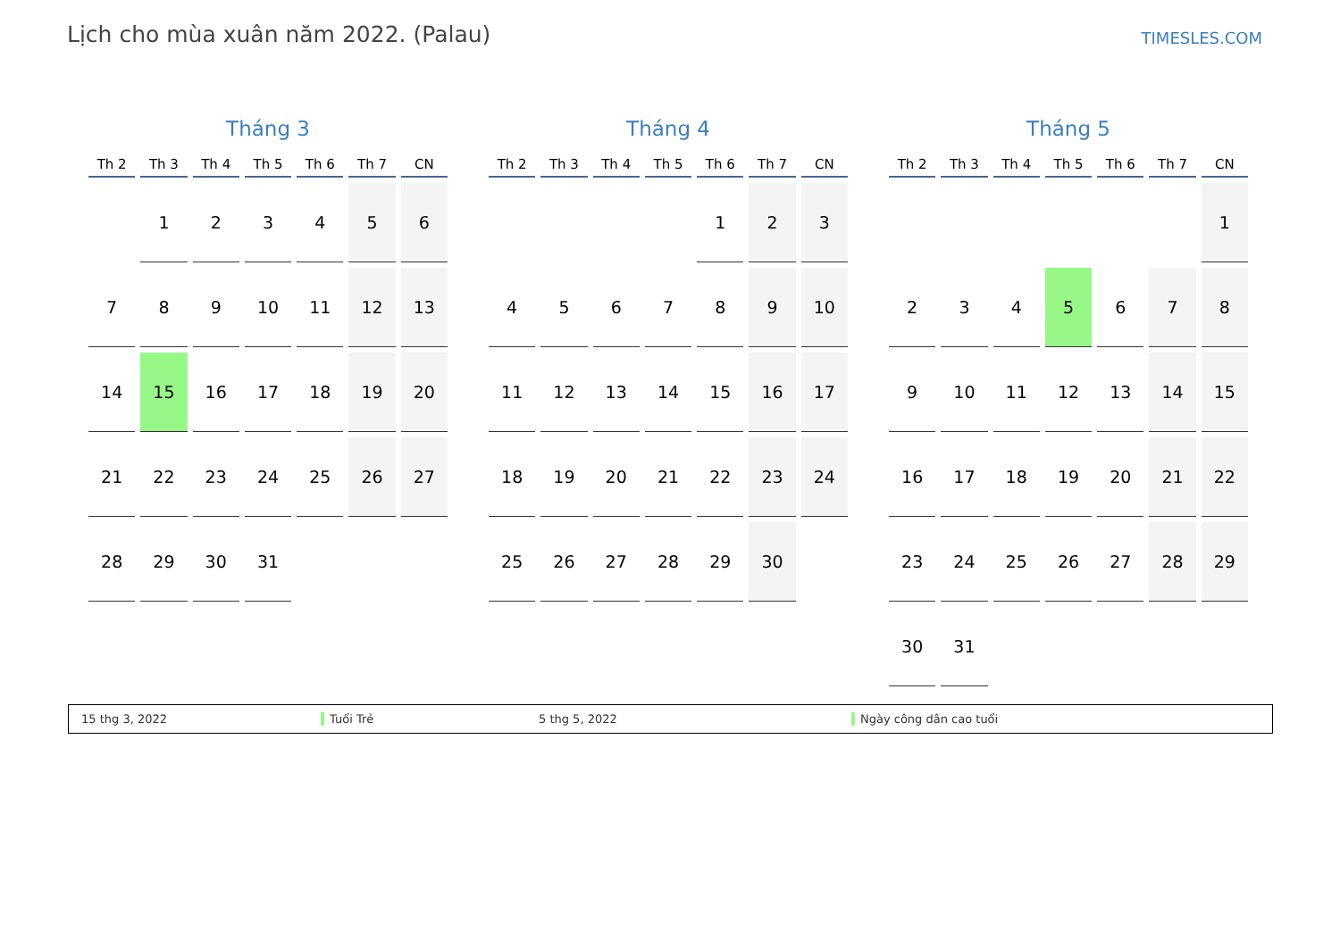Lịch cho mùa xuân năm 2022. (Palau)
TIMESLES.COM
Tháng 3
| Th 2 | Th 3 | Th 4 | Th 5 | Th 6 | Th 7 | CN |
| --- | --- | --- | --- | --- | --- | --- |
| | 1 | 2 | 3 | 4 | 5 | 6 |
| 7 | 8 | 9 | 10 | 11 | 12 | 13 |
| 14 | 15 | 16 | 17 | 18 | 19 | 20 |
| 21 | 22 | 23 | 24 | 25 | 26 | 27 |
| 28 | 29 | 30 | 31 | | | |
Tháng 4
| Th 2 | Th 3 | Th 4 | Th 5 | Th 6 | Th 7 | CN |
| --- | --- | --- | --- | --- | --- | --- |
| | | | | 1 | 2 | 3 |
| 4 | 5 | 6 | 7 | 8 | 9 | 10 |
| 11 | 12 | 13 | 14 | 15 | 16 | 17 |
| 18 | 19 | 20 | 21 | 22 | 23 | 24 |
| 25 | 26 | 27 | 28 | 29 | 30 | |
Tháng 5
| Th 2 | Th 3 | Th 4 | Th 5 | Th 6 | Th 7 | CN |
| --- | --- | --- | --- | --- | --- | --- |
| | | | | | | 1 |
| 2 | 3 | 4 | 5 | 6 | 7 | 8 |
| 9 | 10 | 11 | 12 | 13 | 14 | 15 |
| 16 | 17 | 18 | 19 | 20 | 21 | 22 |
| 23 | 24 | 25 | 26 | 27 | 28 | 29 |
| 30 | 31 | | | | | |
15 thg 3, 2022 Tuổi Trẻ 5 thg 5, 2022 Ngày công dân cao tuổi